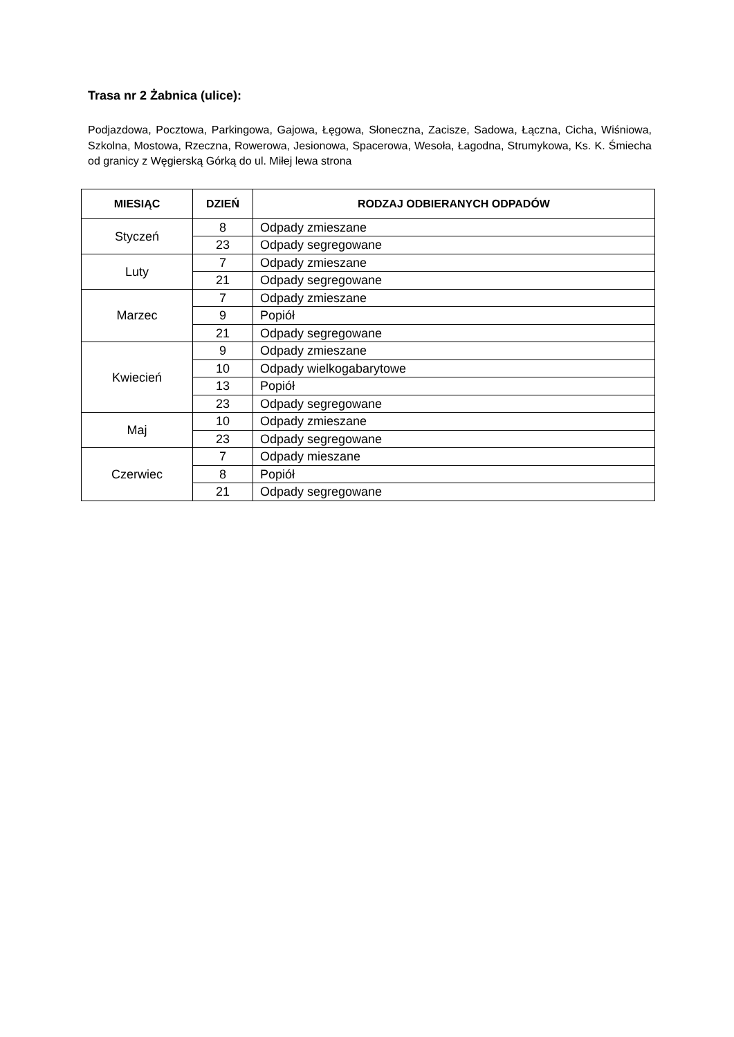Trasa nr 2 Żabnica (ulice):
Podjazdowa, Pocztowa, Parkingowa, Gajowa, Łęgowa, Słoneczna, Zacisze, Sadowa, Łączna, Cicha, Wiśniowa, Szkolna, Mostowa, Rzeczna, Rowerowa, Jesionowa, Spacerowa, Wesoła, Łagodna, Strumykowa, Ks. K. Śmiecha od granicy z Węgierską Górką do ul. Miłej lewa strona
| MIESIĄC | DZIEŃ | RODZAJ ODBIERANYCH ODPADÓW |
| --- | --- | --- |
| Styczeń | 8 | Odpady zmieszane |
| | 23 | Odpady segregowane |
| Luty | 7 | Odpady zmieszane |
| | 21 | Odpady segregowane |
| Marzec | 7 | Odpady zmieszane |
| | 9 | Popiół |
| | 21 | Odpady segregowane |
| Kwiecień | 9 | Odpady zmieszane |
| | 10 | Odpady wielkogabarytowe |
| | 13 | Popiół |
| | 23 | Odpady segregowane |
| Maj | 10 | Odpady zmieszane |
| | 23 | Odpady segregowane |
| Czerwiec | 7 | Odpady mieszane |
| | 8 | Popiół |
| | 21 | Odpady segregowane |